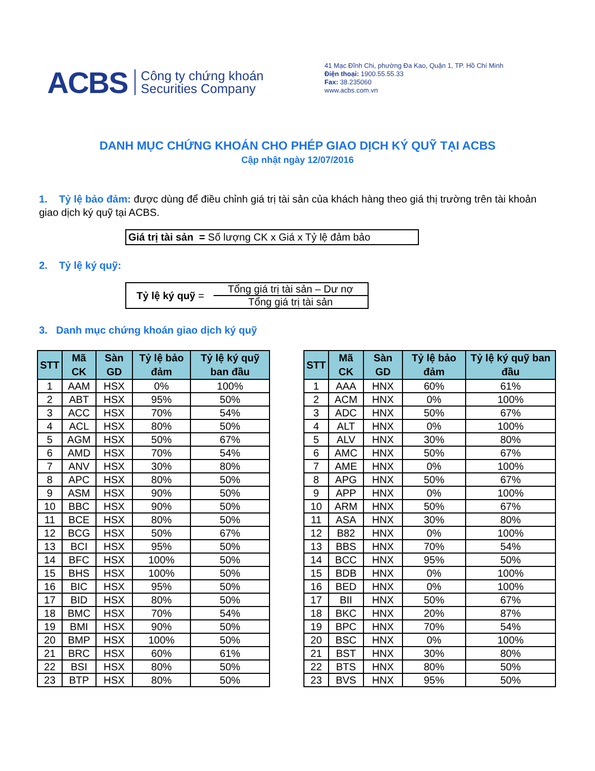ACBS
Công ty chứng khoán
Securities Company
41 Mạc Đĩnh Chi, phường Đa Kao, Quận 1, TP. Hồ Chí Minh
Điện thoại: 1900.55.55.33
Fax: 38.235060
www.acbs.com.vn
DANH MỤC CHỨNG KHOÁN CHO PHÉP GIAO DỊCH KÝ QUỸ TẠI ACBS
Cập nhật ngày 12/07/2016
1. Tỷ lệ bảo đảm: được dùng để điều chỉnh giá trị tài sản của khách hàng theo giá thị trường trên tài khoản giao dịch ký quỹ tại ACBS.
Giá trị tài sản = Số lượng CK x Giá x Tỷ lệ đảm bảo
2. Tỷ lệ ký quỹ:
Tỷ lệ ký quỹ =
Tổng giá trị tài sản – Dư nợ
Tổng giá trị tài sản
3. Danh mục chứng khoán giao dịch ký quỹ
| STT | Mã CK | Sàn GD | Tỷ lệ bảo đảm | Tỷ lệ ký quỹ ban đầu |
| --- | --- | --- | --- | --- |
| 1 | AAM | HSX | 0% | 100% |
| 2 | ABT | HSX | 95% | 50% |
| 3 | ACC | HSX | 70% | 54% |
| 4 | ACL | HSX | 80% | 50% |
| 5 | AGM | HSX | 50% | 67% |
| 6 | AMD | HSX | 70% | 54% |
| 7 | ANV | HSX | 30% | 80% |
| 8 | APC | HSX | 80% | 50% |
| 9 | ASM | HSX | 90% | 50% |
| 10 | BBC | HSX | 90% | 50% |
| 11 | BCE | HSX | 80% | 50% |
| 12 | BCG | HSX | 50% | 67% |
| 13 | BCI | HSX | 95% | 50% |
| 14 | BFC | HSX | 100% | 50% |
| 15 | BHS | HSX | 100% | 50% |
| 16 | BIC | HSX | 95% | 50% |
| 17 | BID | HSX | 80% | 50% |
| 18 | BMC | HSX | 70% | 54% |
| 19 | BMI | HSX | 90% | 50% |
| 20 | BMP | HSX | 100% | 50% |
| 21 | BRC | HSX | 60% | 61% |
| 22 | BSI | HSX | 80% | 50% |
| 23 | BTP | HSX | 80% | 50% |
| STT | Mã CK | Sàn GD | Tỷ lệ bảo đảm | Tỷ lệ ký quỹ ban đầu |
| --- | --- | --- | --- | --- |
| 1 | AAA | HNX | 60% | 61% |
| 2 | ACM | HNX | 0% | 100% |
| 3 | ADC | HNX | 50% | 67% |
| 4 | ALT | HNX | 0% | 100% |
| 5 | ALV | HNX | 30% | 80% |
| 6 | AMC | HNX | 50% | 67% |
| 7 | AME | HNX | 0% | 100% |
| 8 | APG | HNX | 50% | 67% |
| 9 | APP | HNX | 0% | 100% |
| 10 | ARM | HNX | 50% | 67% |
| 11 | ASA | HNX | 30% | 80% |
| 12 | B82 | HNX | 0% | 100% |
| 13 | BBS | HNX | 70% | 54% |
| 14 | BCC | HNX | 95% | 50% |
| 15 | BDB | HNX | 0% | 100% |
| 16 | BED | HNX | 0% | 100% |
| 17 | BII | HNX | 50% | 67% |
| 18 | BKC | HNX | 20% | 87% |
| 19 | BPC | HNX | 70% | 54% |
| 20 | BSC | HNX | 0% | 100% |
| 21 | BST | HNX | 30% | 80% |
| 22 | BTS | HNX | 80% | 50% |
| 23 | BVS | HNX | 95% | 50% |